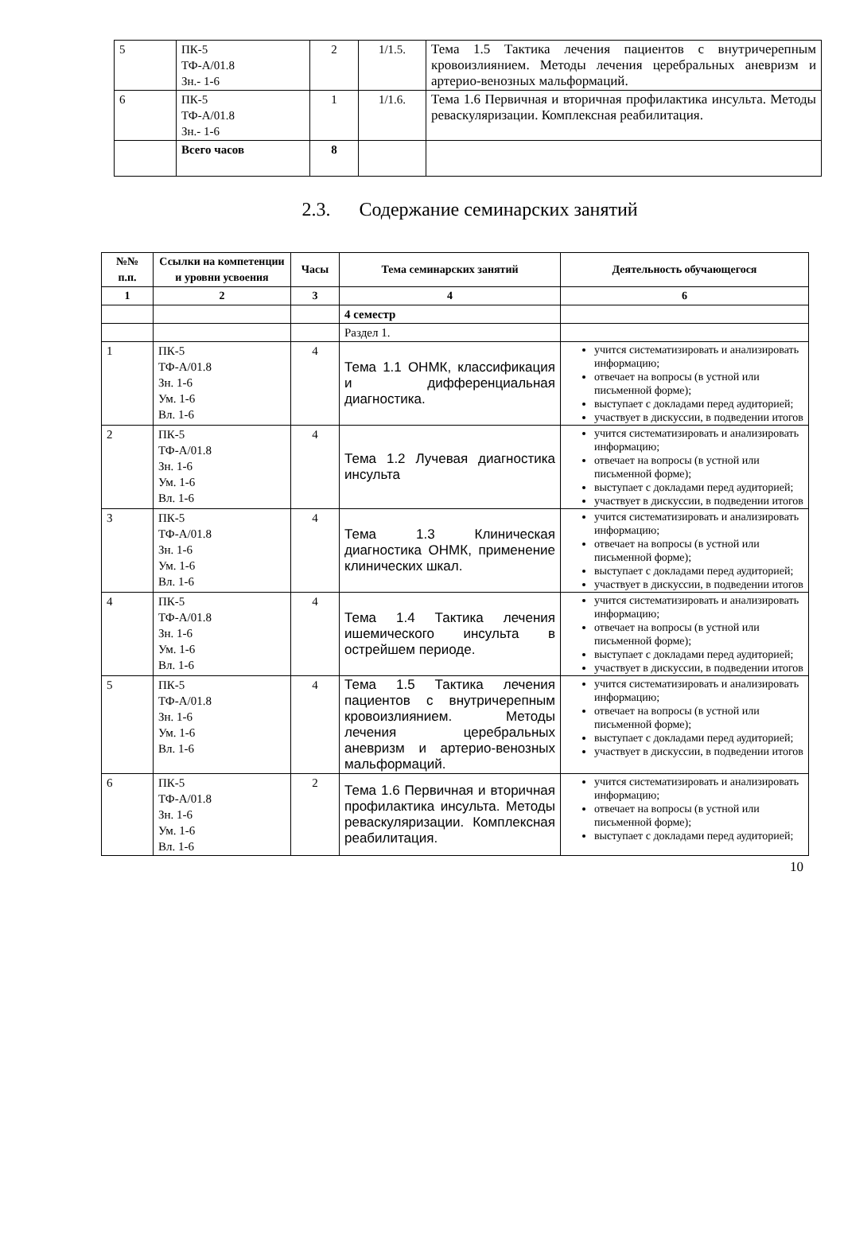| 5 | ПК-5 ТФ-А/01.8 Зн.- 1-6 | 2 | 1/1.5. | Тема 1.5 Тактика лечения пациентов с внутричерепным кровоизлиянием. Методы лечения церебральных аневризм и артерио-венозных мальформаций. |
| 6 | ПК-5 ТФ-А/01.8 Зн.- 1-6 | 1 | 1/1.6. | Тема 1.6 Первичная и вторичная профилактика инсульта. Методы реваскуляризации. Комплексная реабилитация. |
| | Всего часов | 8 | | |
2.3. Содержание семинарских занятий
| №№ п.п. | Ссылки на компетенции и уровни усвоения | Часы | Тема семинарских занятий | Деятельность обучающегося |
| --- | --- | --- | --- | --- |
| 1 | 2 | 3 | 4 | 6 |
| | | | 4 семестр | |
| | | | Раздел 1. | |
| 1 | ПК-5 ТФ-А/01.8 Зн. 1-6 Ум. 1-6 Вл. 1-6 | 4 | Тема 1.1 ОНМК, классификация и дифференциальная диагностика. | учится систематизировать и анализировать информацию; отвечает на вопросы (в устной или письменной форме); выступает с докладами перед аудиторией; участвует в дискуссии, в подведении итогов |
| 2 | ПК-5 ТФ-А/01.8 Зн. 1-6 Ум. 1-6 Вл. 1-6 | 4 | Тема 1.2 Лучевая диагностика инсульта | учится систематизировать и анализировать информацию; отвечает на вопросы (в устной или письменной форме); выступает с докладами перед аудиторией; участвует в дискуссии, в подведении итогов |
| 3 | ПК-5 ТФ-А/01.8 Зн. 1-6 Ум. 1-6 Вл. 1-6 | 4 | Тема 1.3 Клиническая диагностика ОНМК, применение клинических шкал. | учится систематизировать и анализировать информацию; отвечает на вопросы (в устной или письменной форме); выступает с докладами перед аудиторией; участвует в дискуссии, в подведении итогов |
| 4 | ПК-5 ТФ-А/01.8 Зн. 1-6 Ум. 1-6 Вл. 1-6 | 4 | Тема 1.4 Тактика лечения ишемического инсульта в острейшем периоде. | учится систематизировать и анализировать информацию; отвечает на вопросы (в устной или письменной форме); выступает с докладами перед аудиторией; участвует в дискуссии, в подведении итогов |
| 5 | ПК-5 ТФ-А/01.8 Зн. 1-6 Ум. 1-6 Вл. 1-6 | 4 | Тема 1.5 Тактика лечения пациентов с внутричерепным кровоизлиянием. Методы лечения церебральных аневризм и артерио-венозных мальформаций. | учится систематизировать и анализировать информацию; отвечает на вопросы (в устной или письменной форме); выступает с докладами перед аудиторией; участвует в дискуссии, в подведении итогов |
| 6 | ПК-5 ТФ-А/01.8 Зн. 1-6 Ум. 1-6 Вл. 1-6 | 2 | Тема 1.6 Первичная и вторичная профилактика инсульта. Методы реваскуляризации. Комплексная реабилитация. | учится систематизировать и анализировать информацию; отвечает на вопросы (в устной или письменной форме); выступает с докладами перед аудиторией; |
10